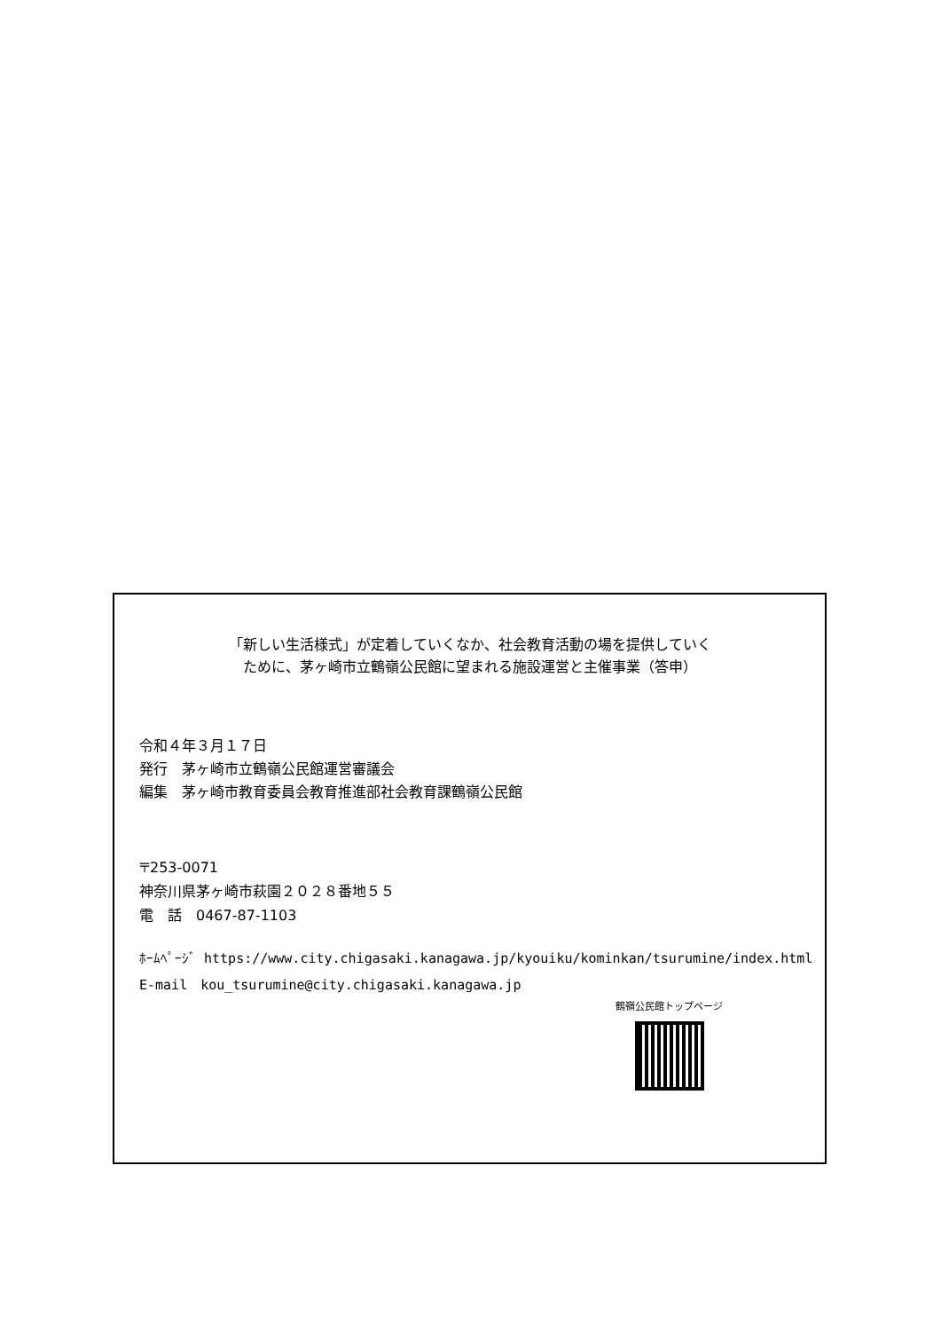「新しい生活様式」が定着していくなか、社会教育活動の場を提供していく
ために、茅ヶ崎市立鶴嶺公民館に望まれる施設運営と主催事業（答申）
令和４年３月１７日
発行　茅ヶ崎市立鶴嶺公民館運営審議会
編集　茅ヶ崎市教育委員会教育推進部社会教育課鶴嶺公民館
〒253-0071
神奈川県茅ヶ崎市萩園２０２８番地５５
電　話　0467-87-1103
ﾎｰﾑﾍﾟｰｼﾞ https://www.city.chigasaki.kanagawa.jp/kyouiku/kominkan/tsurumine/index.html
E-mail　kou_tsurumine@city.chigasaki.kanagawa.jp
鶴嶺公民館トップページ